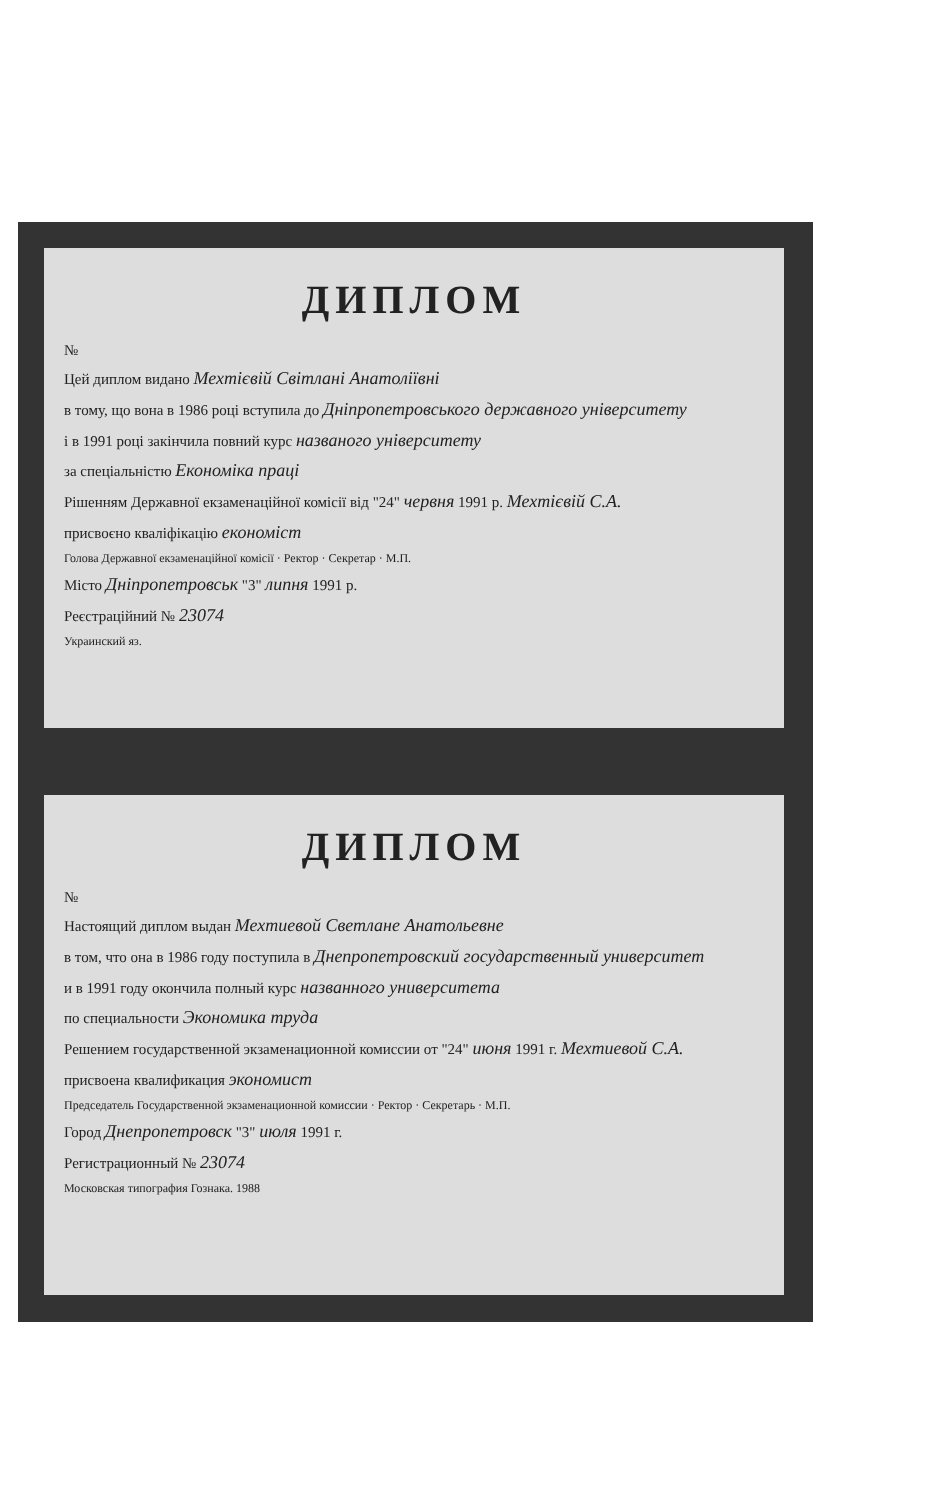ДИПЛОМ
№
Цей диплом видано Мехтієвій Світлані Анатоліївні
в тому, що вона в 1986 році вступила до Дніпропетровського державного університету
і в 1991 році закінчила повний курс названого університету
за спеціальністю Економіка праці
Рішенням Державної екзаменаційної комісії від "24" червня 1991 р. Мехтієвій С.А.
присвоєно кваліфікацію економіст
Голова Державної екзаменаційної комісії · Ректор · Секретар · М.П.
Місто Дніпропетровськ "3" липня 1991 р.
Реєстраційний № 23074
Украинский яз.
ДИПЛОМ
№
Настоящий диплом выдан Мехтиевой Светлане Анатольевне
в том, что она в 1986 году поступила в Днепропетровский государственный университет
и в 1991 году окончила полный курс названного университета
по специальности Экономика труда
Решением государственной экзаменационной комиссии от "24" июня 1991 г. Мехтиевой С.А.
присвоена квалификация экономист
Председатель Государственной экзаменационной комиссии · Ректор · Секретарь · М.П.
Город Днепропетровск "3" июля 1991 г.
Регистрационный № 23074
Московская типография Гознака. 1988